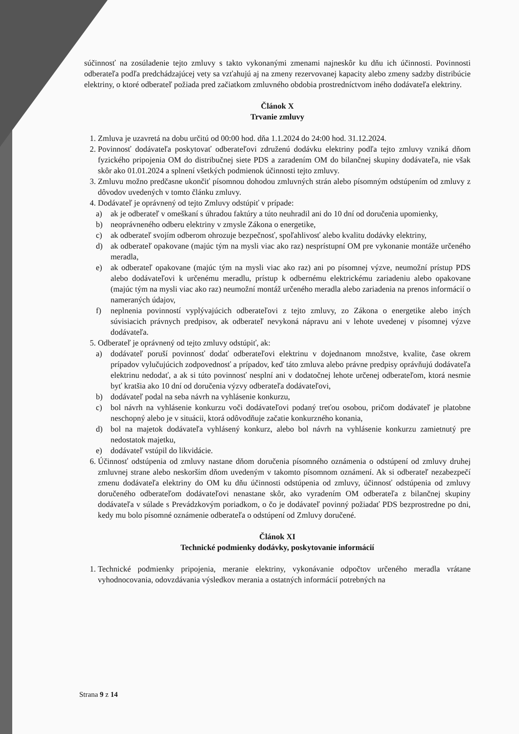súčinnosť na zosúladenie tejto zmluvy s takto vykonanými zmenami najneskôr ku dňu ich účinnosti. Povinnosti odberateľa podľa predchádzajúcej vety sa vzťahujú aj na zmeny rezervovanej kapacity alebo zmeny sadzby distribúcie elektriny, o ktoré odberateľ požiada pred začiatkom zmluvného obdobia prostredníctvom iného dodávateľa elektriny.
Článok X
Trvanie zmluvy
1. Zmluva je uzavretá na dobu určitú od 00:00 hod. dňa 1.1.2024 do 24:00 hod. 31.12.2024.
2. Povinnosť dodávateľa poskytovať odberateľovi združenú dodávku elektriny podľa tejto zmluvy vzniká dňom fyzického pripojenia OM do distribučnej siete PDS a zaradením OM do bilančnej skupiny dodávateľa, nie však skôr ako 01.01.2024 a splnení všetkých podmienok účinnosti tejto zmluvy.
3. Zmluvu možno predčasne ukončiť písomnou dohodou zmluvných strán alebo písomným odstúpením od zmluvy z dôvodov uvedených v tomto článku zmluvy.
4. Dodávateľ je oprávnený od tejto Zmluvy odstúpiť v prípade:
a) ak je odberateľ v omeškaní s úhradou faktúry a túto neuhradil ani do 10 dní od doručenia upomienky,
b) neoprávneného odberu elektriny v zmysle Zákona o energetike,
c) ak odberateľ svojím odberom ohrozuje bezpečnosť, spoľahlivosť alebo kvalitu dodávky elektriny,
d) ak odberateľ opakovane (majúc tým na mysli viac ako raz) nesprístupní OM pre vykonanie montáže určeného meradla,
e) ak odberateľ opakovane (majúc tým na mysli viac ako raz) ani po písomnej výzve, neumožní prístup PDS alebo dodávateľovi k určenému meradlu, prístup k odbernému elektrickému zariadeniu alebo opakovane (majúc tým na mysli viac ako raz) neumožní montáž určeného meradla alebo zariadenia na prenos informácií o nameraných údajov,
f) neplnenia povinností vyplývajúcich odberateľovi z tejto zmluvy, zo Zákona o energetike alebo iných súvisiacich právnych predpisov, ak odberateľ nevykoná nápravu ani v lehote uvedenej v písomnej výzve dodávateľa.
5. Odberateľ je oprávnený od tejto zmluvy odstúpiť, ak:
a) dodávateľ poruší povinnosť dodať odberateľovi elektrinu v dojednanom množstve, kvalite, čase okrem prípadov vylučujúcich zodpovednosť a prípadov, keď táto zmluva alebo právne predpisy oprávňujú dodávateľa elektrinu nedodať, a ak si túto povinnosť nesplní ani v dodatočnej lehote určenej odberateľom, ktorá nesmie byť kratšia ako 10 dní od doručenia výzvy odberateľa dodávateľovi,
b) dodávateľ podal na seba návrh na vyhlásenie konkurzu,
c) bol návrh na vyhlásenie konkurzu voči dodávateľovi podaný treťou osobou, pričom dodávateľ je platobne neschopný alebo je v situácii, ktorá odôvodňuje začatie konkurzného konania,
d) bol na majetok dodávateľa vyhlásený konkurz, alebo bol návrh na vyhlásenie konkurzu zamietnutý pre nedostatok majetku,
e) dodávateľ vstúpil do likvidácie.
6. Účinnosť odstúpenia od zmluvy nastane dňom doručenia písomného oznámenia o odstúpení od zmluvy druhej zmluvnej strane alebo neskorším dňom uvedeným v takomto písomnom oznámení. Ak si odberateľ nezabezpečí zmenu dodávateľa elektriny do OM ku dňu účinnosti odstúpenia od zmluvy, účinnosť odstúpenia od zmluvy doručeného odberateľom dodávateľovi nenastane skôr, ako vyradením OM odberateľa z bilančnej skupiny dodávateľa v súlade s Prevádzkovým poriadkom, o čo je dodávateľ povinný požiadať PDS bezprostredne po dni, kedy mu bolo písomné oznámenie odberateľa o odstúpení od Zmluvy doručené.
Článok XI
Technické podmienky dodávky, poskytovanie informácií
1. Technické podmienky pripojenia, meranie elektriny, vykonávanie odpočtov určeného meradla vrátane vyhodnocovania, odovzdávania výsledkov merania a ostatných informácií potrebných na
Strana 9 z 14